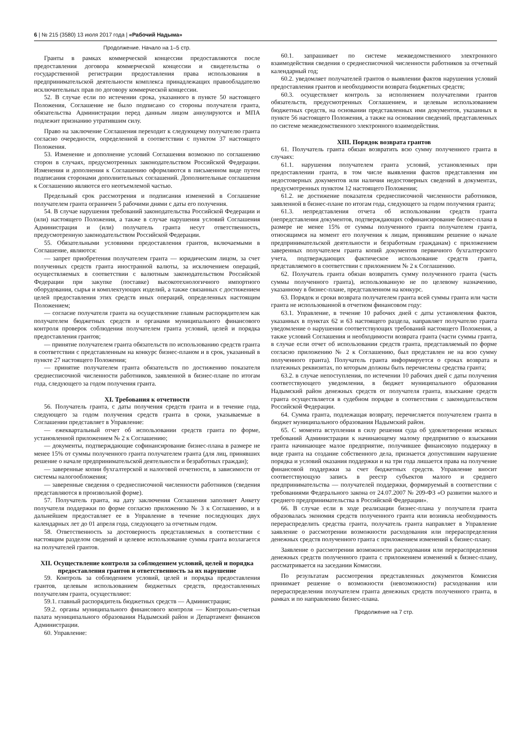6 | № 215 (3580) 13 июля 2017 года | «Рабочий Надыма»
Продолжение. Начало на 1–5 стр.
Гранты в рамках коммерческой концессии предоставляются после предоставления договора коммерческой концессии и свидетельства о государственной регистрации предоставления права использования в предпринимательской деятельности комплекса принадлежащих правообладателю исключительных прав по договору коммерческой концессии.
52. В случае если по истечении срока, указанного в пункте 50 настоящего Положения, Соглашение не было подписано со стороны получателя гранта, обязательства Администрации перед данным лицом аннулируются и МПА подлежит признанию утратившим силу.
Право на заключение Соглашения переходит к следующему получателю гранта согласно очередности, определенной в соответствии с пунктом 37 настоящего Положения.
53. Изменение и дополнение условий Соглашения возможно по соглашению сторон в случаях, предусмотренных законодательством Российской Федерации. Изменения и дополнения к Соглашению оформляются в письменном виде путем подписания сторонами дополнительных соглашений. Дополнительные соглашения к Соглашению являются его неотъемлемой частью.
Предельный срок рассмотрения и подписания изменений в Соглашение получателем гранта ограничен 5 рабочими днями с даты его получения.
54. В случае нарушения требований законодательства Российской Федерации и (или) настоящего Положения, а также в случае нарушения условий Соглашения Администрация и (или) получатель гранта несут ответственность, предусмотренную законодательством Российской Федерации.
55. Обязательными условиями предоставления грантов, включаемыми в Соглашение, являются:
— запрет приобретения получателем гранта — юридическим лицом, за счет полученных средств гранта иностранной валюты, за исключением операций, осуществляемых в соответствии с валютным законодательством Российской Федерации при закупке (поставке) высокотехнологичного импортного оборудования, сырья и комплектующих изделий, а также связанных с достижением целей предоставления этих средств иных операций, определенных настоящим Положением;
— согласие получателя гранта на осуществление главным распорядителем как получателем бюджетных средств и органами муниципального финансового контроля проверок соблюдения получателем гранта условий, целей и порядка предоставления грантов;
— принятие получателем гранта обязательств по использованию средств гранта в соответствии с представленным на конкурс бизнес-планом и в срок, указанный в пункте 27 настоящего Положения;
— принятие получателем гранта обязательств по достижению показателя среднесписочной численности работников, заявленной в бизнес-плане по итогам года, следующего за годом получения гранта.
XI. Требования к отчетности
56. Получатель гранта, с даты получения средств гранта и в течение года, следующего за годом получения средств гранта в сроки, указываемые в Соглашении представляет в Управление:
— ежеквартальный отчет об использовании средств гранта по форме, установленной приложением № 2 к Соглашению;
— документы, подтверждающие софинансирование бизнес-плана в размере не менее 15% от суммы полученного гранта получателем гранта (для лиц, принявших решение о начале предпринимательской деятельности и безработных граждан);
— заверенные копии бухгалтерской и налоговой отчетности, в зависимости от системы налогообложения;
— заверенные сведения о среднесписочной численности работников (сведения представляются в произвольной форме).
57. Получатель гранта, на дату заключения Соглашения заполняет Анкету получателя поддержки по форме согласно приложению № 3 к Соглашению, и в дальнейшем предоставляет ее в Управление в течение последующих двух календарных лет до 01 апреля года, следующего за отчетным годом.
58. Ответственность за достоверность представляемых в соответствии с настоящим разделом сведений и целевое использование суммы гранта возлагается на получателей грантов.
XII. Осуществление контроля за соблюдением условий, целей и порядка предоставления грантов и ответственность за их нарушение
59. Контроль за соблюдением условий, целей и порядка предоставления грантов, целевым использованием бюджетных средств, предоставленных получателям гранта, осуществляют:
59.1. главный распорядитель бюджетных средств — Администрация;
59.2. органы муниципального финансового контроля — Контрольно-счетная палата муниципального образования Надымский район и Департамент финансов Администрации.
60. Управление:
60.1. запрашивает по системе межведомственного электронного взаимодействия сведения о среднесписочной численности работников за отчетный календарный год;
60.2. уведомляет получателей грантов о выявлении фактов нарушения условий предоставления грантов и необходимости возврата бюджетных средств;
60.3. осуществляет контроль за исполнением получателями грантов обязательств, предусмотренных Соглашением, и целевым использованием бюджетных средств, на основании представленных ими документов, указанных в пункте 56 настоящего Положения, а также на основании сведений, представленных по системе межведомственного электронного взаимодействия.
XIII. Порядок возврата грантов
61. Получатель гранта обязан возвратить всю сумму полученного гранта в случаях:
61.1. нарушения получателем гранта условий, установленных при предоставлении гранта, в том числе выявления фактов представления им недостоверных документов или наличия недостоверных сведений в документах, предусмотренных пунктом 12 настоящего Положения;
61.2. не достижение показателя среднесписочной численности работников, заявленной в бизнес-плане по итогам года, следующего за годом получения гранта;
61.3. непредставления отчета об использовании средств гранта (непредставления документов, подтверждающих софинансирование бизнес-плана в размере не менее 15% от суммы полученного гранта получателем гранта, относящимся на момент его получения к лицам, принявшим решение о начале предпринимательской деятельности и безработным гражданам) с приложением заверенных получателем гранта копий документов первичного бухгалтерского учета, подтверждающих фактическое использование средств гранта, представляемого в соответствии с приложением № 2 к Соглашению.
62. Получатель гранта обязан возвратить сумму полученного гранта (часть суммы полученного гранта), использованную не по целевому назначению, указанному в бизнес-плане, представленном на конкурс.
63. Порядок и сроки возврата получателем гранта всей суммы гранта или части гранта не использованной в отчетном финансовом году:
63.1. Управление, в течение 10 рабочих дней с даты установления фактов, указанных в пунктах 62 и 63 настоящего раздела, направляет получателю гранта уведомление о нарушении соответствующих требований настоящего Положения, а также условий Соглашения и необходимости возврата гранта (части суммы гранта, в случае если отчет об использовании средств гранта, представляемый по форме согласно приложению № 2 к Соглашению, был представлен не на всю сумму полученного гранта). Получатель гранта информируется о сроках возврата и платежных реквизитах, по которым должны быть перечислены средства гранта;
63.2. в случае непоступления, по истечении 10 рабочих дней с даты получения соответствующего уведомления, в бюджет муниципального образования Надымский район денежных средств от получателя гранта, взыскание средств гранта осуществляется в судебном порядке в соответствии с законодательством Российской Федерации.
64. Сумма гранта, подлежащая возврату, перечисляется получателем гранта в бюджет муниципального образования Надымский район.
65. С момента вступления в силу решения суда об удовлетворении исковых требований Администрации к начинающему малому предприятию о взыскании гранта начинающее малое предприятие, получившее финансовую поддержку в виде гранта на создание собственного дела, признается допустившим нарушение порядка и условий оказания поддержки и на три года лишается права на получение финансовой поддержки за счет бюджетных средств. Управление вносит соответствующую запись в реестр субъектов малого и среднего предпринимательства — получателей поддержки, формируемый в соответствии с требованиями Федерального закона от 24.07.2007 № 209-ФЗ «О развитии малого и среднего предпринимательства в Российской Федерации».
66. В случае если в ходе реализации бизнес-плана у получателя гранта образовалась экономия средств полученного гранта или возникла необходимость перераспределить средства гранта, получатель гранта направляет в Управление заявление о рассмотрении возможности расходования или перераспределения денежных средств полученного гранта с приложением изменений к бизнес-плану.
Заявление о рассмотрении возможности расходования или перераспределения денежных средств полученного гранта с приложением изменений к бизнес-плану, рассматривается на заседании Комиссии.
По результатам рассмотрения представленных документов Комиссия принимает решение о возможности (невозможности) расходования или перераспределения получателем гранта денежных средств полученного гранта, в рамках и по направлению бизнес-плана.
Продолжение на 7 стр.